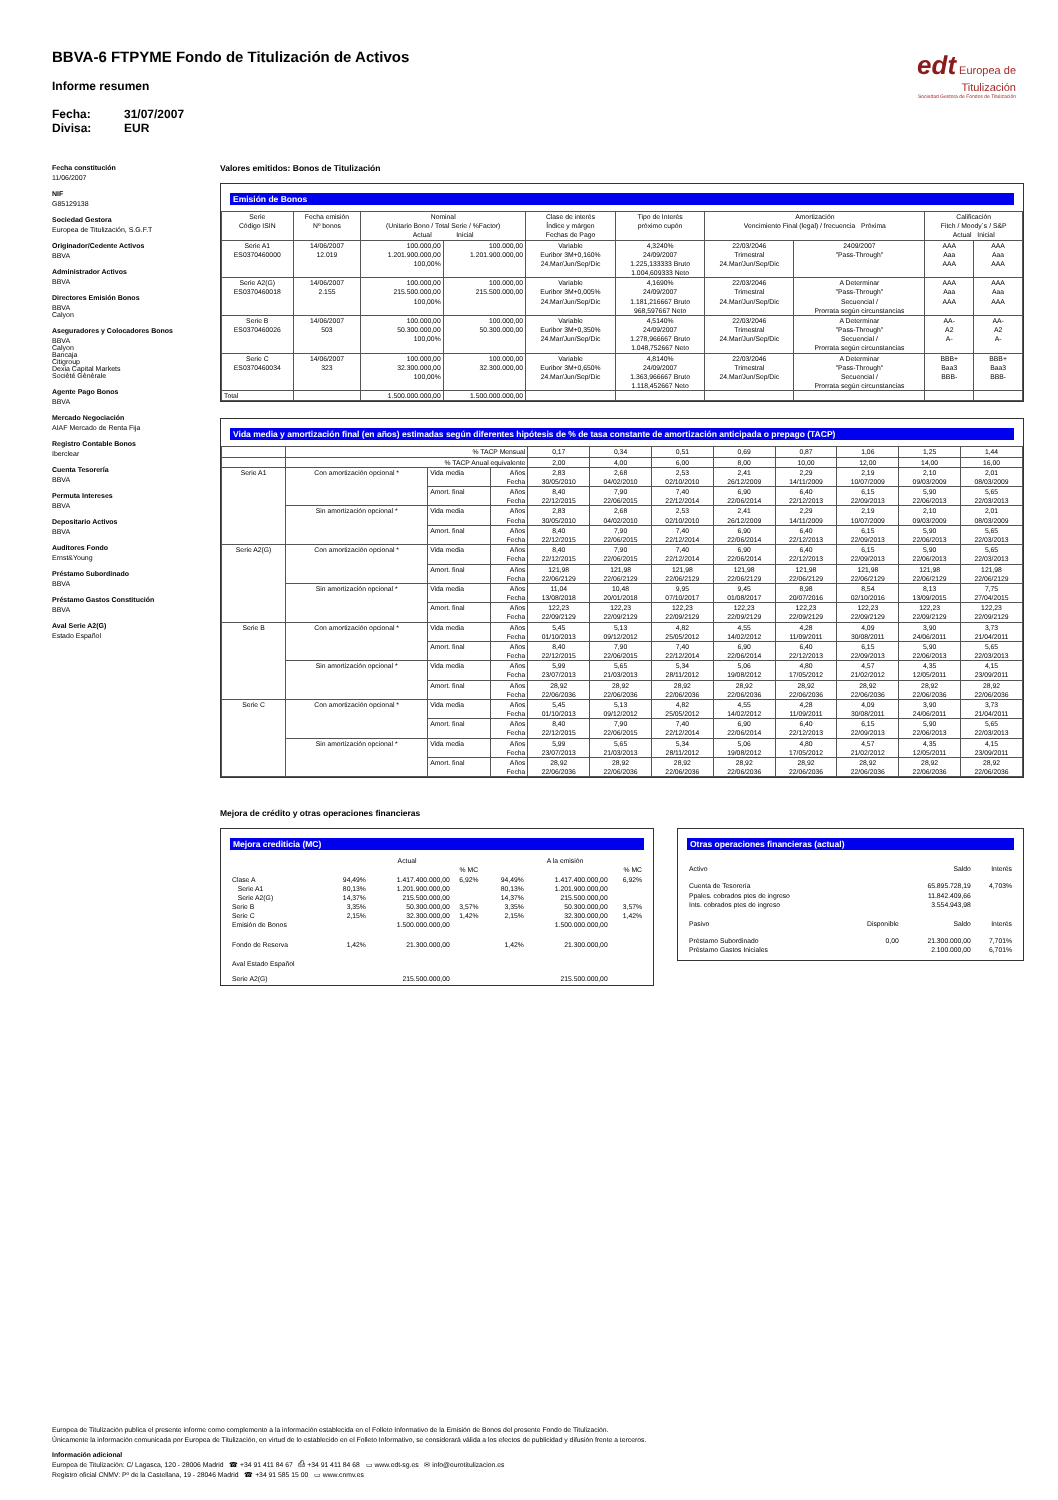BBVA-6 FTPYME Fondo de Titulización de Activos
Informe resumen
Fecha: 31/07/2007 Divisa: EUR
edt Europea de
Titulización
Sociedad Gestora de Fondos de Titulización
Fecha constitución
11/06/2007
NIF
G85129138
Sociedad Gestora
Europea de Titulización, S.G.F.T
Originador/Cedente Activos
BBVA
Administrador Activos
BBVA
Directores Emisión Bonos
BBVA
Calyon
Aseguradores y Colocadores Bonos
BBVA
Calyon
Bancaja
Citigroup
Dexia Capital Markets
Socièté Gènèrale
Agente Pago Bonos
BBVA
Mercado Negociación
AIAF Mercado de Renta Fija
Registro Contable Bonos
Iberclear
Cuenta Tesorería
BBVA
Permuta Intereses
BBVA
Depositario Activos
BBVA
Auditores Fondo
Ernst&Young
Préstamo Subordinado
BBVA
Préstamo Gastos Constitución
BBVA
Aval Serie A2(G)
Estado Español
Valores emitidos: Bonos de Titulización
Emisión de Bonos
| Serie Código ISIN | Fecha emisión Nº bonos | Nominal (Unitario Bono / Total Serie / %Factor) Actual Inicial | | Clase de interés Índice y márgen Fechas de Pago | Tipo de Interés próximo cupón | Amortización Vencimiento Final (legal) / frecuencia Próxima | | Calificación Fitch / Moody´s / S&P Actual Inicial | |
| --- | --- | --- | --- | --- | --- | --- | --- | --- | --- |
| Serie A1 ES0370460000 | 14/06/2007 12.019 | 100.000,00 1.201.900.000,00 100,00% | 100.000,00 1.201.900.000,00 | Variable Euribor 3M+0,160% 24.Mar/Jun/Sep/Dic | 4,3240% 24/09/2007 1.225,133333 Bruto 1.004,609333 Neto | 22/03/2046 Trimestral 24.Mar/Jun/Sep/Dic | 2409/2007 "Pass-Through" | AAA Aaa AAA | AAA Aaa AAA |
| Serie A2(G) ES0370460018 | 14/06/2007 2.155 | 100.000,00 215.500.000,00 100,00% | 100.000,00 215.500.000,00 | Variable Euribor 3M+0,005% 24.Mar/Jun/Sep/Dic | 4,1690% 24/09/2007 1.181,216667 Bruto 968,597667 Neto | 22/03/2046 Trimestral 24.Mar/Jun/Sep/Dic | A Determinar "Pass-Through" Secuencial / Prorrata según circunstancias | AAA Aaa AAA | AAA Aaa AAA |
| Serie B ES0370460026 | 14/06/2007 503 | 100.000,00 50.300.000,00 100,00% | 100.000,00 50.300.000,00 | Variable Euribor 3M+0,350% 24.Mar/Jun/Sep/Dic | 4,5140% 24/09/2007 1.278,966667 Bruto 1.048,752667 Neto | 22/03/2046 Trimestral 24.Mar/Jun/Sep/Dic | A Determinar "Pass-Through" Secuencial / Prorrata según circunstancias | AA- A2 A- | AA- A2 A- |
| Serie C ES0370460034 | 14/06/2007 323 | 100.000,00 32.300.000,00 100,00% | 100.000,00 32.300.000,00 | Variable Euribor 3M+0,650% 24.Mar/Jun/Sep/Dic | 4,8140% 24/09/2007 1.363,966667 Bruto 1.118,452667 Neto | 22/03/2046 Trimestral 24.Mar/Jun/Sep/Dic | A Determinar "Pass-Through" Secuencial / Prorrata según circunstancias | BBB+ Baa3 BBB- | BBB+ Baa3 BBB- |
| Total | | 1.500.000.000,00 | 1.500.000.000,00 | | | | | | |
Vida media y amortización final (en años) estimadas según diferentes hipótesis de % de tasa constante de amortización anticipada o prepago (TACP)
| | % TACP Mensual | | | 0,17 | 0,34 | 0,51 | 0,69 | 0,87 | 1,06 | 1,25 | 1,44 |
| | % TACP Anual equivalente | | | 2,00 | 4,00 | 6,00 | 8,00 | 10,00 | 12,00 | 14,00 | 16,00 |
| Serie A1 | Con amortización opcional * | Vida media | Años Fecha | 2,83 30/05/2010 | 2,68 04/02/2010 | 2,53 02/10/2010 | 2,41 26/12/2009 | 2,29 14/11/2009 | 2,19 10/07/2009 | 2,10 09/03/2009 | 2,01 08/03/2009 |
| | | Amort. final | Años Fecha | 8,40 22/12/2015 | 7,90 22/06/2015 | 7,40 22/12/2014 | 6,90 22/06/2014 | 6,40 22/12/2013 | 6,15 22/09/2013 | 5,90 22/06/2013 | 5,65 22/03/2013 |
| | Sin amortización opcional * | Vida media | Años Fecha | 2,83 30/05/2010 | 2,68 04/02/2010 | 2,53 02/10/2010 | 2,41 26/12/2009 | 2,29 14/11/2009 | 2,19 10/07/2009 | 2,10 09/03/2009 | 2,01 08/03/2009 |
| | | Amort. final | Años Fecha | 8,40 22/12/2015 | 7,90 22/06/2015 | 7,40 22/12/2014 | 6,90 22/06/2014 | 6,40 22/12/2013 | 6,15 22/09/2013 | 5,90 22/06/2013 | 5,65 22/03/2013 |
| Serie A2(G) | Con amortización opcional * | Vida media | Años Fecha | 8,40 22/12/2015 | 7,90 22/06/2015 | 7,40 22/12/2014 | 6,90 22/06/2014 | 6,40 22/12/2013 | 6,15 22/09/2013 | 5,90 22/06/2013 | 5,65 22/03/2013 |
| | | Amort. final | Años Fecha | 121,98 22/06/2129 | 121,98 22/06/2129 | 121,98 22/06/2129 | 121,98 22/06/2129 | 121,98 22/06/2129 | 121,98 22/06/2129 | 121,98 22/06/2129 | 121,98 22/06/2129 |
| | Sin amortización opcional * | Vida media | Años Fecha | 11,04 13/08/2018 | 10,48 20/01/2018 | 9,95 07/10/2017 | 9,45 01/08/2017 | 8,98 20/07/2016 | 8,54 02/10/2016 | 8,13 13/09/2015 | 7,75 27/04/2015 |
| | | Amort. final | Años Fecha | 122,23 22/09/2129 | 122,23 22/09/2129 | 122,23 22/09/2129 | 122,23 22/09/2129 | 122,23 22/09/2129 | 122,23 22/09/2129 | 122,23 22/09/2129 | 122,23 22/09/2129 |
| Serie B | Con amortización opcional * | Vida media | Años Fecha | 5,45 01/10/2013 | 5,13 09/12/2012 | 4,82 25/05/2012 | 4,55 14/02/2012 | 4,28 11/09/2011 | 4,09 30/08/2011 | 3,90 24/06/2011 | 3,73 21/04/2011 |
| | | Amort. final | Años Fecha | 8,40 22/12/2015 | 7,90 22/06/2015 | 7,40 22/12/2014 | 6,90 22/06/2014 | 6,40 22/12/2013 | 6,15 22/09/2013 | 5,90 22/06/2013 | 5,65 22/03/2013 |
| | Sin amortización opcional * | Vida media | Años Fecha | 5,99 23/07/2013 | 5,65 21/03/2013 | 5,34 28/11/2012 | 5,06 19/08/2012 | 4,80 17/05/2012 | 4,57 21/02/2012 | 4,35 12/05/2011 | 4,15 23/09/2011 |
| | | Amort. final | Años Fecha | 28,92 22/06/2036 | 28,92 22/06/2036 | 28,92 22/06/2036 | 28,92 22/06/2036 | 28,92 22/06/2036 | 28,92 22/06/2036 | 28,92 22/06/2036 | 28,92 22/06/2036 |
| Serie C | Con amortización opcional * | Vida media | Años Fecha | 5,45 01/10/2013 | 5,13 09/12/2012 | 4,82 25/05/2012 | 4,55 14/02/2012 | 4,28 11/09/2011 | 4,09 30/08/2011 | 3,90 24/06/2011 | 3,73 21/04/2011 |
| | | Amort. final | Años Fecha | 8,40 22/12/2015 | 7,90 22/06/2015 | 7,40 22/12/2014 | 6,90 22/06/2014 | 6,40 22/12/2013 | 6,15 22/09/2013 | 5,90 22/06/2013 | 5,65 22/03/2013 |
| | Sin amortización opcional * | Vida media | Años Fecha | 5,99 23/07/2013 | 5,65 21/03/2013 | 5,34 28/11/2012 | 5,06 19/08/2012 | 4,80 17/05/2012 | 4,57 21/02/2012 | 4,35 12/05/2011 | 4,15 23/09/2011 |
| | | Amort. final | Años Fecha | 28,92 22/06/2036 | 28,92 22/06/2036 | 28,92 22/06/2036 | 28,92 22/06/2036 | 28,92 22/06/2036 | 28,92 22/06/2036 | 28,92 22/06/2036 | 28,92 22/06/2036 |
Mejora de crédito y otras operaciones financieras
Mejora crediticia (MC)
| | Actual | | | A la emisión | | |
| --- | --- | --- | --- | --- | --- | --- |
| | | | % MC | | | % MC |
| Clase A | 94,49% | 1.417.400.000,00 | 6,92% | 94,49% | 1.417.400.000,00 | 6,92% |
| Serie A1 | 80,13% | 1.201.900.000,00 | | 80,13% | 1.201.900.000,00 | |
| Serie A2(G) | 14,37% | 215.500.000,00 | | 14,37% | 215.500.000,00 | |
| Serie B | 3,35% | 50.300.000,00 | 3,57% | 3,35% | 50.300.000,00 | 3,57% |
| Serie C | 2,15% | 32.300.000,00 | 1,42% | 2,15% | 32.300.000,00 | 1,42% |
| Emisión de Bonos | | 1.500.000.000,00 | | | 1.500.000.000,00 | |
| Fondo de Reserva | 1,42% | 21.300.000,00 | | 1,42% | 21.300.000,00 | |
| Aval Estado Español | | | | | | |
| Serie A2(G) | | 215.500.000,00 | | | 215.500.000,00 | |
Otras operaciones financieras (actual)
| Activo | | Saldo | Interés |
| Cuenta de Tesorería | | 65.895.728,19 | 4,703% |
| Ppales. cobrados ptes de ingreso | | 11.842.409,66 | |
| Ints. cobrados ptes de ingreso | | 3.554.943,98 | |
| Pasivo | Disponible | Saldo | Interés |
| Préstamo Subordinado | 0,00 | 21.300.000,00 | 7,701% |
| Préstamo Gastos Iniciales | | 2.100.000,00 | 6,701% |
Europea de Titulización publica el presente informe como complemento a la información establecida en el Folleto Informativo de la Emisión de Bonos del presente Fondo de Titulización.
Únicamente la información comunicada por Europea de Titulización, en virtud de lo establecido en el Folleto Informativo, se considerará válida a los efectos de publicidad y difusión frente a terceros.
Información adicional
Europea de Titulización: C/ Lagasca, 120 - 28006 Madrid ☎ +34 91 411 84 67 ⎙ +34 91 411 84 68 ▭ www.edt-sg.es ✉ info@eurotitulizacion.es
Registro oficial CNMV: Pº de la Castellana, 19 - 28046 Madrid ☎ +34 91 585 15 00 ▭ www.cnmv.es